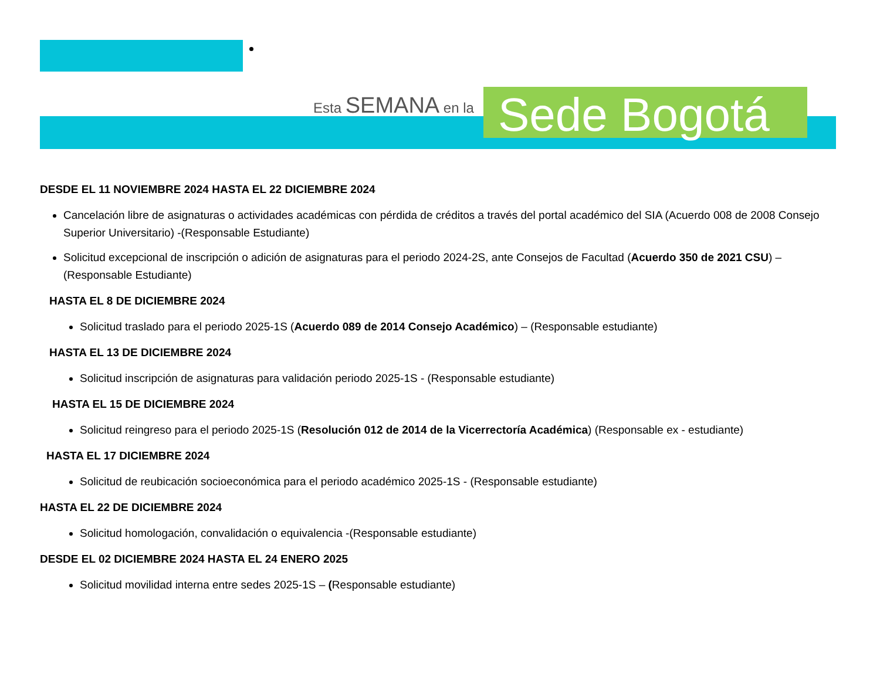Esta SEMANA en la
Sede Bogotá
DESDE EL 11 NOVIEMBRE 2024 HASTA EL 22 DICIEMBRE 2024
Cancelación libre de asignaturas o actividades académicas con pérdida de créditos a través del portal académico del SIA (Acuerdo 008 de 2008 Consejo Superior Universitario) -(Responsable Estudiante)
Solicitud excepcional de inscripción o adición de asignaturas para el periodo 2024-2S, ante Consejos de Facultad (Acuerdo 350 de 2021 CSU) – (Responsable Estudiante)
HASTA EL 8 DE DICIEMBRE 2024
Solicitud traslado para el periodo 2025-1S (Acuerdo 089 de 2014 Consejo Académico) – (Responsable estudiante)
HASTA EL 13 DE DICIEMBRE 2024
Solicitud inscripción de asignaturas para validación periodo 2025-1S - (Responsable estudiante)
HASTA EL 15 DE DICIEMBRE 2024
Solicitud reingreso para el periodo 2025-1S (Resolución 012 de 2014 de la Vicerrectoría Académica) (Responsable ex - estudiante)
HASTA EL 17 DICIEMBRE 2024
Solicitud de reubicación socioeconómica para el periodo académico 2025-1S - (Responsable estudiante)
HASTA EL 22 DE DICIEMBRE 2024
Solicitud homologación, convalidación o equivalencia -(Responsable estudiante)
DESDE EL 02 DICIEMBRE 2024 HASTA EL 24 ENERO 2025
Solicitud movilidad interna entre sedes 2025-1S – (Responsable estudiante)